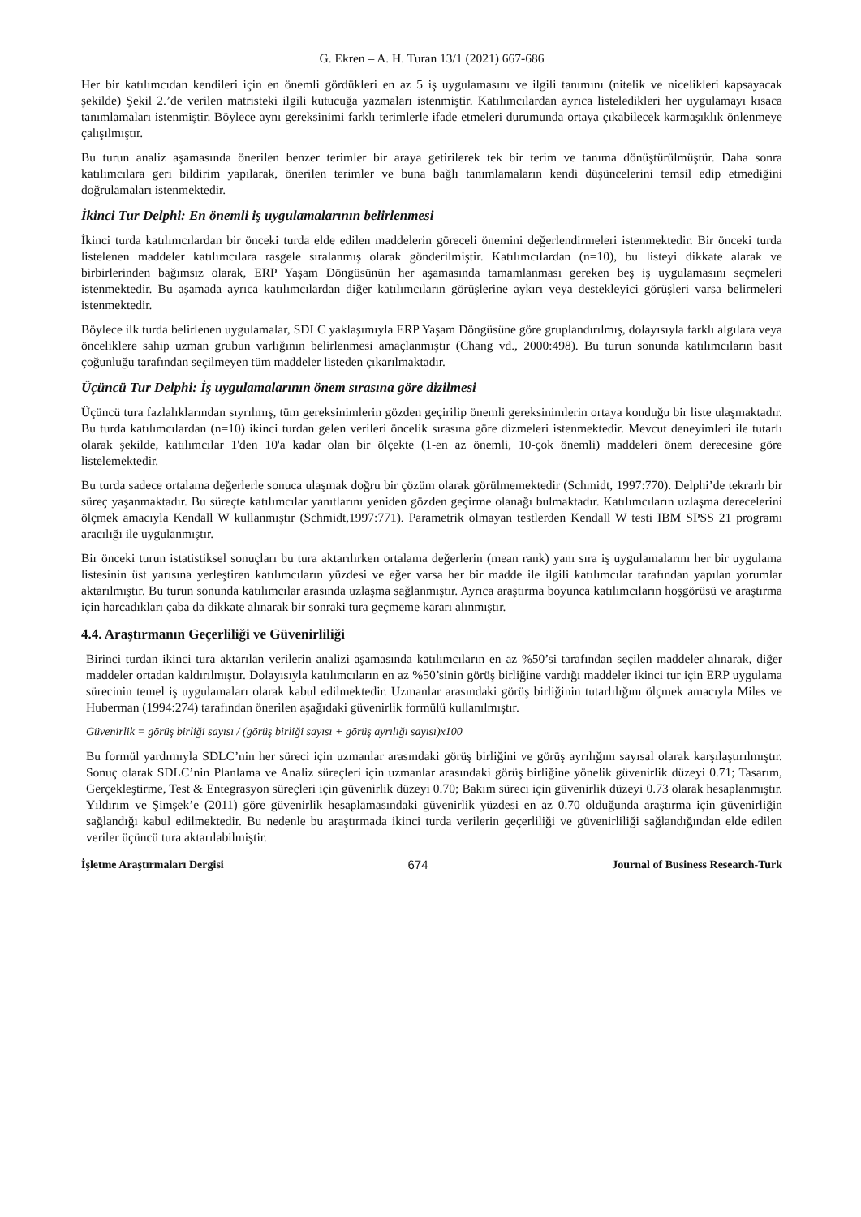G. Ekren – A. H. Turan 13/1 (2021) 667-686
Her bir katılımcıdan kendileri için en önemli gördükleri en az 5 iş uygulamasını ve ilgili tanımını (nitelik ve nicelikleri kapsayacak şekilde) Şekil 2.’de verilen matristeki ilgili kutucuğa yazmaları istenmiştir. Katılımcılardan ayrıca listeledikleri her uygulamayı kısaca tanımlamaları istenmiştir. Böylece aynı gereksinimi farklı terimlerle ifade etmeleri durumunda ortaya çıkabilecek karmaşıklık önlenmeye çalışılmıştır.
Bu turun analiz aşamasında önerilen benzer terimler bir araya getirilerek tek bir terim ve tanıma dönüştürülmüştür. Daha sonra katılımcılara geri bildirim yapılarak, önerilen terimler ve buna bağlı tanımlamaların kendi düşüncelerini temsil edip etmediğini doğrulamaları istenmektedir.
İkinci Tur Delphi: En önemli iş uygulamalarının belirlenmesi
İkinci turda katılımcılardan bir önceki turda elde edilen maddelerin göreceli önemini değerlendirmeleri istenmektedir. Bir önceki turda listelenen maddeler katılımcılara rasgele sıralanmış olarak gönderilmiştir. Katılımcılardan (n=10), bu listeyi dikkate alarak ve birbirlerinden bağımsız olarak, ERP Yaşam Döngüsünün her aşamasında tamamlanması gereken beş iş uygulamasını seçmeleri istenmektedir. Bu aşamada ayrıca katılımcılardan diğer katılımcıların görüşlerine aykırı veya destekleyici görüşleri varsa belirmeleri istenmektedir.
Böylece ilk turda belirlenen uygulamalar, SDLC yaklaşımıyla ERP Yaşam Döngüsüne göre gruplandırılmış, dolayısıyla farklı algılara veya önceliklere sahip uzman grubun varlığının belirlenmesi amaçlanmıştır (Chang vd., 2000:498). Bu turun sonunda katılımcıların basit çoğunluğu tarafından seçilmeyen tüm maddeler listeden çıkarılmaktadır.
Üçüncü Tur Delphi: İş uygulamalarının önem sırasına göre dizilmesi
Üçüncü tura fazlalıklarından sıyrılmış, tüm gereksinimlerin gözden geçirilip önemli gereksinimlerin ortaya konduğu bir liste ulaşmaktadır. Bu turda katılımcılardan (n=10) ikinci turdan gelen verileri öncelik sırasına göre dizmeleri istenmektedir. Mevcut deneyimleri ile tutarlı olarak şekilde, katılımcılar 1'den 10'a kadar olan bir ölçekte (1-en az önemli, 10-çok önemli) maddeleri önem derecesine göre listelemektedir.
Bu turda sadece ortalama değerlerle sonuca ulaşmak doğru bir çözüm olarak görülmemektedir (Schmidt, 1997:770). Delphi’de tekrarlı bir süreç yaşanmaktadır. Bu süreçte katılımcılar yanıtlarını yeniden gözden geçirme olanağı bulmaktadır. Katılımcıların uzlaşma derecelerini ölçmek amacıyla Kendall W kullanmıştır (Schmidt,1997:771). Parametrik olmayan testlerden Kendall W testi IBM SPSS 21 programı aracılığı ile uygulanmıştır.
Bir önceki turun istatistiksel sonuçları bu tura aktarılırken ortalama değerlerin (mean rank) yanı sıra iş uygulamalarını her bir uygulama listesinin üst yarısına yerleştiren katılımcıların yüzdesi ve eğer varsa her bir madde ile ilgili katılımcılar tarafından yapılan yorumlar aktarılmıştır. Bu turun sonunda katılımcılar arasında uzlaşma sağlanmıştır. Ayrıca araştırma boyunca katılımcıların hoşgörüsü ve araştırma için harcadıkları çaba da dikkate alınarak bir sonraki tura geçmeme kararı alınmıştır.
4.4. Araştırmanın Geçerliliği ve Güvenirliliği
Birinci turdan ikinci tura aktarılan verilerin analizi aşamasında katılımcıların en az %50’si tarafından seçilen maddeler alınarak, diğer maddeler ortadan kaldırılmıştır. Dolayısıyla katılımcıların en az %50’sinin görüş birliğine vardığı maddeler ikinci tur için ERP uygulama sürecinin temel iş uygulamaları olarak kabul edilmektedir. Uzmanlar arasındaki görüş birliğinin tutarlılığını ölçmek amacıyla Miles ve Huberman (1994:274) tarafından önerilen aşağıdaki güvenirlik formülü kullanılmıştır.
Güvenirlik = görüş birliği sayısı / (görüş birliği sayısı + görüş ayrılığı sayısı)x100
Bu formül yardımıyla SDLC’nin her süreci için uzmanlar arasındaki görüş birliğini ve görüş ayrılığını sayısal olarak karşılaştırılmıştır. Sonuç olarak SDLC’nin Planlama ve Analiz süreçleri için uzmanlar arasındaki görüş birliğine yönelik güvenirlik düzeyi 0.71; Tasarım, Gerçekleştirme, Test & Entegrasyon süreçleri için güvenirlik düzeyi 0.70; Bakım süreci için güvenirlik düzeyi 0.73 olarak hesaplanmıştır. Yıldırım ve Şimşek’e (2011) göre güvenirlik hesaplamasındaki güvenirlik yüzdesi en az 0.70 olduğunda araştırma için güvenirliğin sağlandığı kabul edilmektedir. Bu nedenle bu araştırmada ikinci turda verilerin geçerliliği ve güvenirliliği sağlandığından elde edilen veriler üçüncü tura aktarılabilmiştir.
İşletme Araştırmaları Dergisi 674 Journal of Business Research-Turk